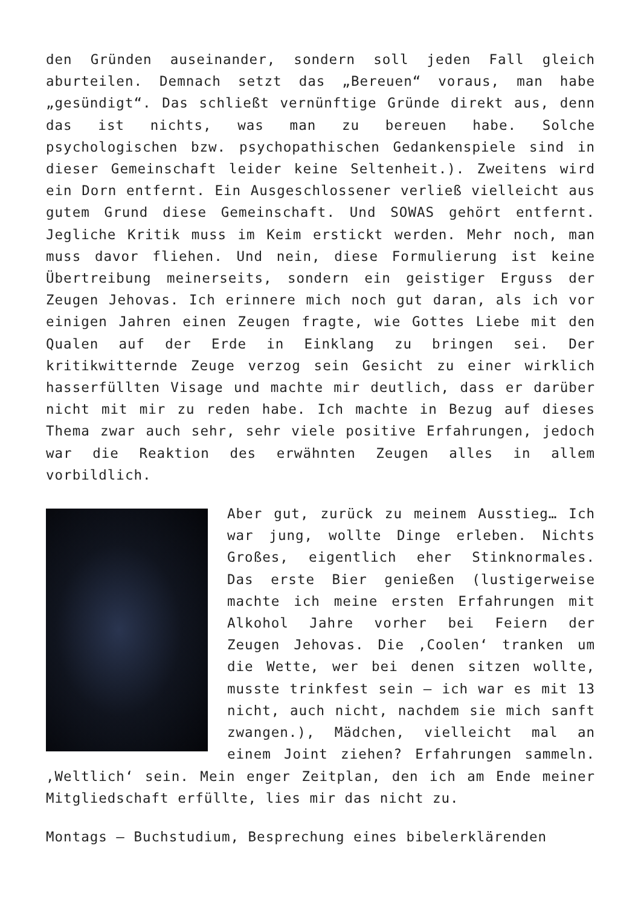den Gründen auseinander, sondern soll jeden Fall gleich aburteilen. Demnach setzt das „Bereuen“ voraus, man habe „gesündigt“. Das schließt vernünftige Gründe direkt aus, denn das ist nichts, was man zu bereuen habe. Solche psychologischen bzw. psychopathischen Gedankenspiele sind in dieser Gemeinschaft leider keine Seltenheit.). Zweitens wird ein Dorn entfernt. Ein Ausgeschlossener verließ vielleicht aus gutem Grund diese Gemeinschaft. Und SOWAS gehört entfernt. Jegliche Kritik muss im Keim erstickt werden. Mehr noch, man muss davor fliehen. Und nein, diese Formulierung ist keine Übertreibung meinerseits, sondern ein geistiger Erguss der Zeugen Jehovas. Ich erinnere mich noch gut daran, als ich vor einigen Jahren einen Zeugen fragte, wie Gottes Liebe mit den Qualen auf der Erde in Einklang zu bringen sei. Der kritikwitternde Zeuge verzog sein Gesicht zu einer wirklich hasserfüllten Visage und machte mir deutlich, dass er darüber nicht mit mir zu reden habe. Ich machte in Bezug auf dieses Thema zwar auch sehr, sehr viele positive Erfahrungen, jedoch war die Reaktion des erwähnten Zeugen alles in allem vorbildlich.
Aber gut, zurück zu meinem Ausstieg… Ich war jung, wollte Dinge erleben. Nichts Großes, eigentlich eher Stinknormales. Das erste Bier genießen (lustigerweise machte ich meine ersten Erfahrungen mit Alkohol Jahre vorher bei Feiern der Zeugen Jehovas. Die ‚Coolen‘ tranken um die Wette, wer bei denen sitzen wollte, musste trinkfest sein – ich war es mit 13 nicht, auch nicht, nachdem sie mich sanft zwangen.), Mädchen, vielleicht mal an einem Joint ziehen? Erfahrungen sammeln. ‚Weltlich‘ sein. Mein enger Zeitplan, den ich am Ende meiner Mitgliedschaft erfüllte, lies mir das nicht zu.
Montags – Buchstudium, Besprechung eines bibelerklärenden